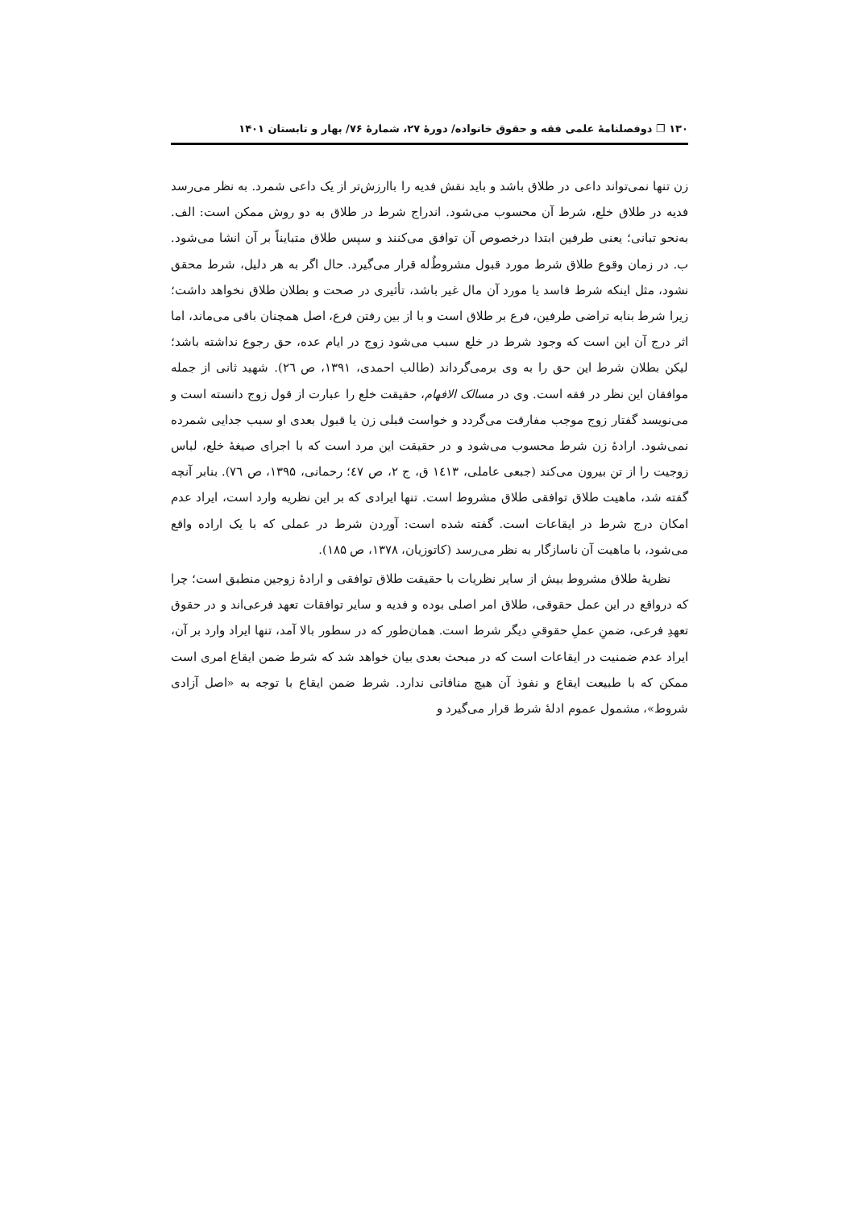۱۳۰ ❐ دوفصلنامهٔ علمی فقه و حقوق خانواده/ دورهٔ ۲۷، شمارهٔ ۷۶/ بهار و تابستان ۱۴۰۱
زن تنها نمی‌تواند داعی در طلاق باشد و باید نقش فدیه را باارزش‌تر از یک داعی شمرد. به نظر می‌رسد فدیه در طلاق خلع، شرط آن محسوب می‌شود. اندراج شرط در طلاق به دو روش ممکن است: الف. به‌نحو تبانی؛ یعنی طرفین ابتدا درخصوص آن توافق می‌کنند و سپس طلاق متبایناً بر آن انشا می‌شود. ب. در زمان وقوع طلاق شرط مورد قبول مشروطٌ‌له قرار می‌گیرد. حال اگر به هر دلیل، شرط محقق نشود، مثل اینکه شرط فاسد یا مورد آن مال غیر باشد، تأثیری در صحت و بطلان طلاق نخواهد داشت؛ زیرا شرط بنابه تراضی طرفین، فرع بر طلاق است و با از بین رفتن فرع، اصل همچنان باقی می‌ماند، اما اثر درج آن این است که وجود شرط در خلع سبب می‌شود زوج در ایام عده، حق رجوع نداشته باشد؛ لیکن بطلان شرط این حق را به وی برمی‌گرداند (طالب احمدی، ۱۳۹۱، ص ٢٦). شهید ثانی از جمله موافقان این نظر در فقه است. وی در مسالک الافهام، حقیقت خلع را عبارت از قول زوج دانسته است و می‌نویسد گفتار زوج موجب مفارقت می‌گردد و خواست قبلی زن یا قبول بعدی او سبب جدایی شمرده نمی‌شود. ارادهٔ زن شرط محسوب می‌شود و در حقیقت این مرد است که با اجرای صیغهٔ خلع، لباس زوجیت را از تن بیرون می‌کند (جبعی عاملی، ١٤١٣ ق، ج ٢، ص ٤٧؛ رحمانی، ۱۳۹۵، ص ٧٦). بنابر آنچه گفته شد، ماهیت طلاق توافقی طلاق مشروط است. تنها ایرادی که بر این نظریه وارد است، ایراد عدم امکان درج شرط در ایقاعات است. گفته شده است: آوردن شرط در عملی که با یک اراده واقع می‌شود، با ماهیت آن ناسازگار به نظر می‌رسد (کاتوزیان، ۱۳۷۸، ص ۱۸۵).
نظریهٔ طلاق مشروط بیش از سایر نظریات با حقیقت طلاق توافقی و ارادهٔ زوجین منطبق است؛ چرا که درواقع در این عمل حقوقی، طلاق امر اصلی بوده و فدیه و سایر توافقات تعهد فرعی‌اند و در حقوق تعهدِ فرعی، ضمنِ عملِ حقوقیِ دیگر شرط است. همان‌طور که در سطور بالا آمد، تنها ایراد وارد بر آن، ایراد عدم ضمنیت در ایقاعات است که در مبحث بعدی بیان خواهد شد که شرط ضمن ایقاع امری است ممکن که با طبیعت ایقاع و نفوذ آن هیچ منافاتی ندارد. شرط ضمن ایقاع با توجه به «اصل آزادی شروط»، مشمول عموم ادلهٔ شرط قرار می‌گیرد و